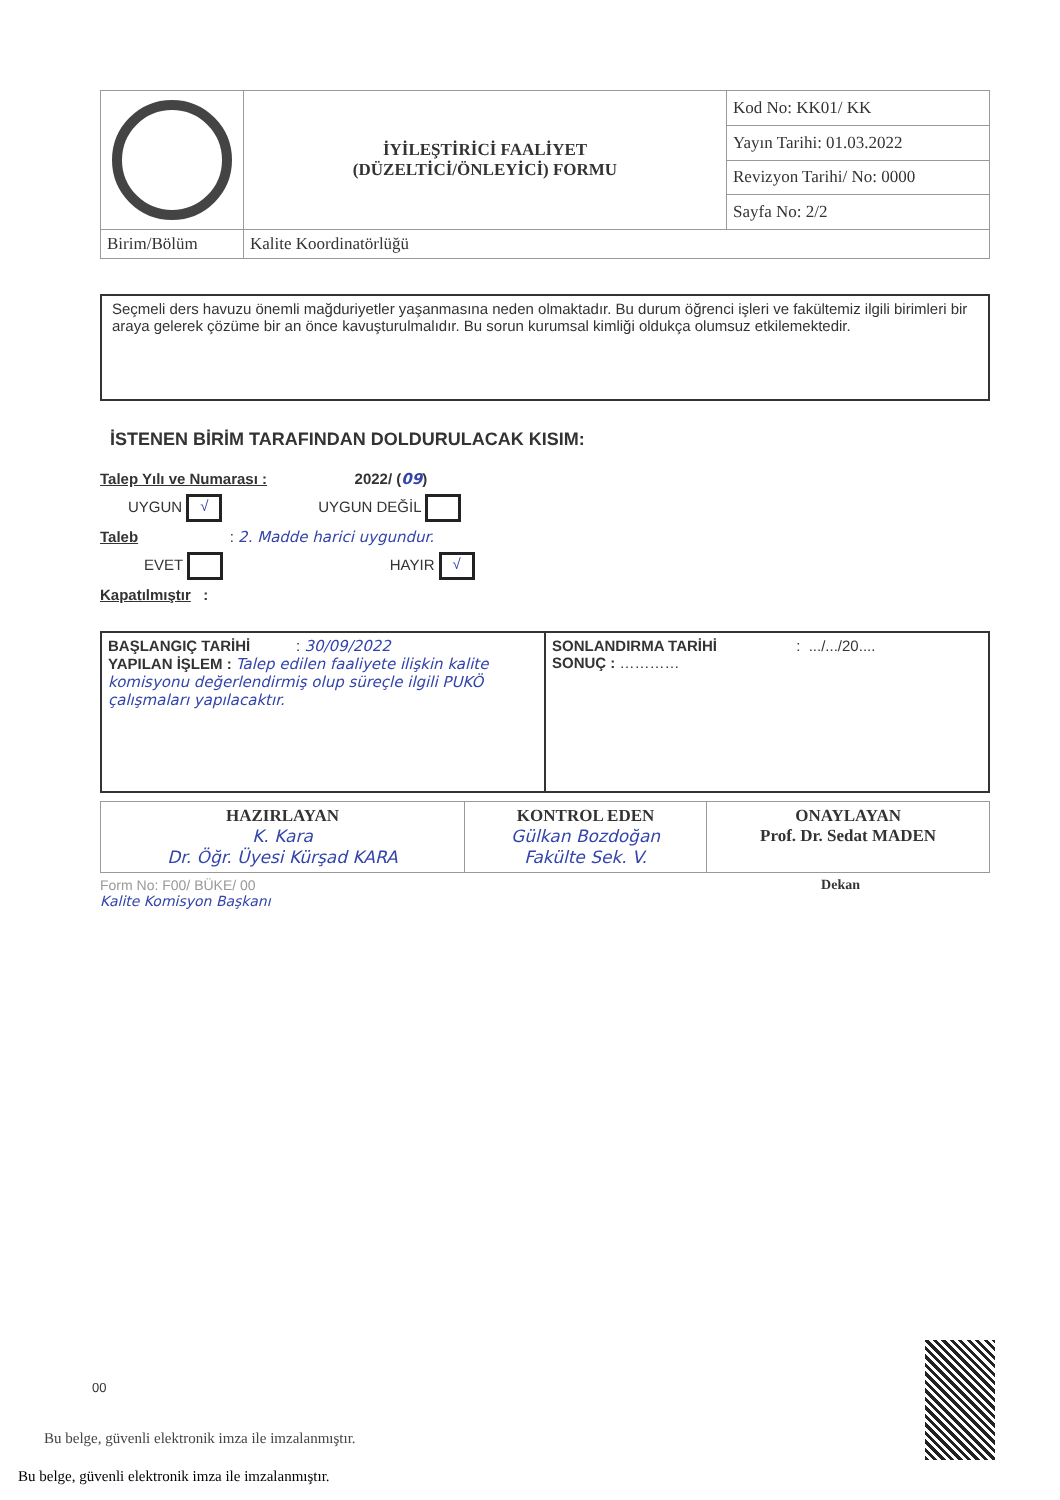| | İYİLEŞTİRİCİ FAALİYET (DÜZELTİCİ/ÖNLEYİCİ) FORMU | Kod No: KK01/ KK |
| | | Yayın Tarihi: 01.03.2022 |
| | | Revizyon Tarihi/ No: 0000 |
| | | Sayfa No: 2/2 |
| Birim/Bölüm | Kalite Koordinatörlüğü | |
Seçmeli ders havuzu önemli mağduriyetler yaşanmasına neden olmaktadır. Bu durum öğrenci işleri ve fakültemiz ilgili birimleri bir araya gelerek çözüme bir an önce kavuşturulmalıdır. Bu sorun kurumsal kimliği oldukça olumsuz etkilemektedir.
İSTENEN BİRİM TARAFINDAN DOLDURULACAK KISIM:
Talep Yılı ve Numarası : 2022/ (09)
UYGUN √ UYGUN DEĞİL
Taleb : 2. Madde harici uygundur.
EVET HAYIR √
Kapatılmıştır :
| BAŞLANGIÇ TARİHİ : 30/09/2022 YAPILAN İŞLEM : Talep edilen faaliyete ilişkin kalite komisyonu değerlendirmiş olup süreçle ilgili PUKÖ çalışmaları yapılacaktır. | SONLANDIRMA TARİHİ : .../.../20.... SONUÇ : ………… |
| HAZIRLAYAN K. Kara Dr. Öğr. Üyesi Kürşad KARA | KONTROL EDEN Gülkan Bozdoğan Fakülte Sek. V. | ONAYLAYAN Prof. Dr. Sedat MADEN |
Form No: F00/ BÜKE/ 00
Kalite Komisyon Başkanı Dekan
00
Bu belge, güvenli elektronik imza ile imzalanmıştır.
Bu belge, güvenli elektronik imza ile imzalanmıştır.